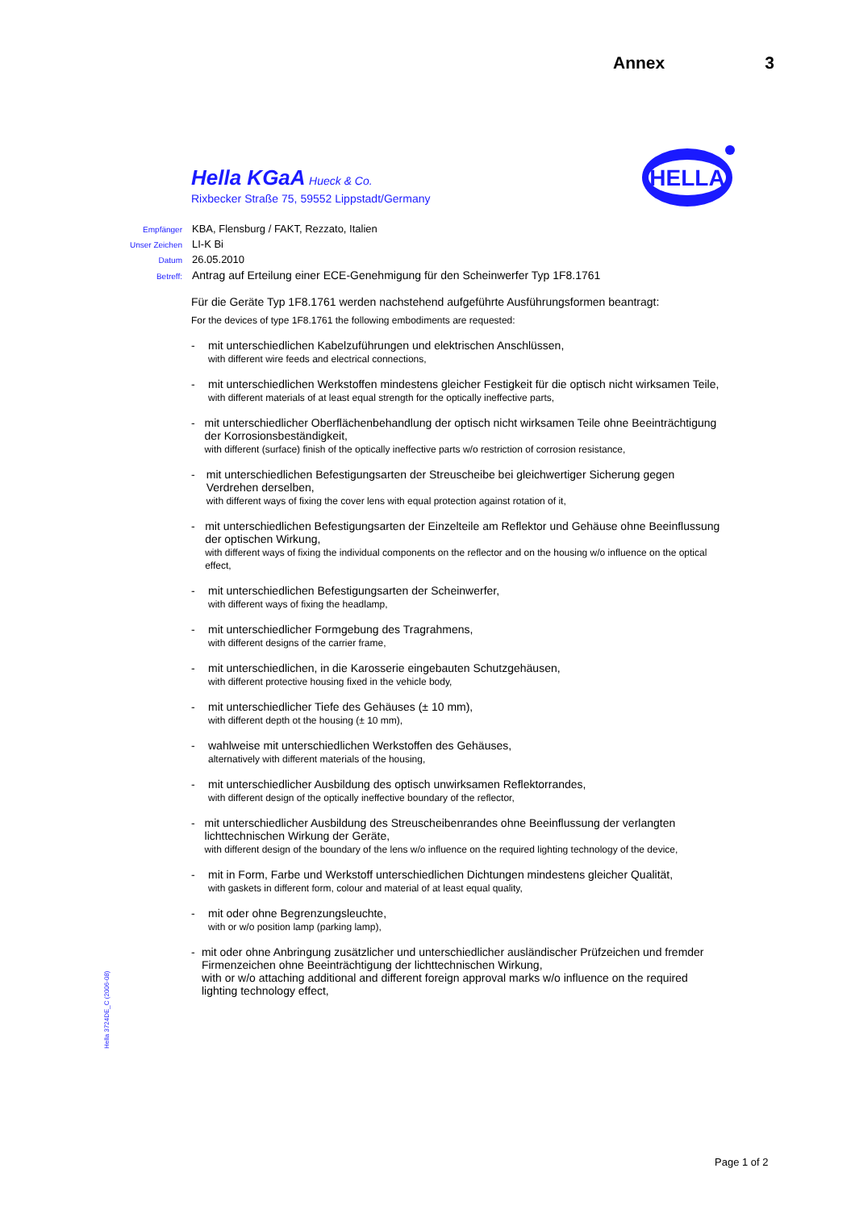Annex 3
Hella KGaA Hueck & Co.
Rixbecker Straße 75, 59552 Lippstadt/Germany
HELLA
Empfänger KBA, Flensburg / FAKT, Rezzato, Italien
Unser Zeichen LI-K Bi
Datum 26.05.2010
Betreff: Antrag auf Erteilung einer ECE-Genehmigung für den Scheinwerfer Typ 1F8.1761
Für die Geräte Typ 1F8.1761 werden nachstehend aufgeführte Ausführungsformen beantragt:
For the devices of type 1F8.1761 the following embodiments are requested:
- mit unterschiedlichen Kabelzuführungen und elektrischen Anschlüssen,
with different wire feeds and electrical connections,
- mit unterschiedlichen Werkstoffen mindestens gleicher Festigkeit für die optisch nicht wirksamen Teile,
with different materials of at least equal strength for the optically ineffective parts,
- mit unterschiedlicher Oberflächenbehandlung der optisch nicht wirksamen Teile ohne Beeinträchtigung der Korrosionsbeständigkeit,
with different (surface) finish of the optically ineffective parts w/o restriction of corrosion resistance,
- mit unterschiedlichen Befestigungsarten der Streuscheibe bei gleichwertiger Sicherung gegen Verdrehen derselben,
with different ways of fixing the cover lens with equal protection against rotation of it,
- mit unterschiedlichen Befestigungsarten der Einzelteile am Reflektor und Gehäuse ohne Beeinflussung der optischen Wirkung,
with different ways of fixing the individual components on the reflector and on the housing w/o influence on the optical effect,
- mit unterschiedlichen Befestigungsarten der Scheinwerfer,
with different ways of fixing the headlamp,
- mit unterschiedlicher Formgebung des Tragrahmens,
with different designs of the carrier frame,
- mit unterschiedlichen, in die Karosserie eingebauten Schutzgehäusen,
with different protective housing fixed in the vehicle body,
- mit unterschiedlicher Tiefe des Gehäuses (± 10 mm),
with different depth ot the housing (± 10 mm),
- wahlweise mit unterschiedlichen Werkstoffen des Gehäuses,
alternatively with different materials of the housing,
- mit unterschiedlicher Ausbildung des optisch unwirksamen Reflektorrandes,
with different design of the optically ineffective boundary of the reflector,
- mit unterschiedlicher Ausbildung des Streuscheibenrandes ohne Beeinflussung der verlangten lichttechnischen Wirkung der Geräte,
with different design of the boundary of the lens w/o influence on the required lighting technology of the device,
- mit in Form, Farbe und Werkstoff unterschiedlichen Dichtungen mindestens gleicher Qualität,
with gaskets in different form, colour and material of at least equal quality,
- mit oder ohne Begrenzungsleuchte,
with or w/o position lamp (parking lamp),
- mit oder ohne Anbringung zusätzlicher und unterschiedlicher ausländischer Prüfzeichen und fremder Firmenzeichen ohne Beeinträchtigung der lichttechnischen Wirkung,
with or w/o attaching additional and different foreign approval marks w/o influence on the required lighting technology effect,
Hella 3724DE_C (2006-08)
Page 1 of 2